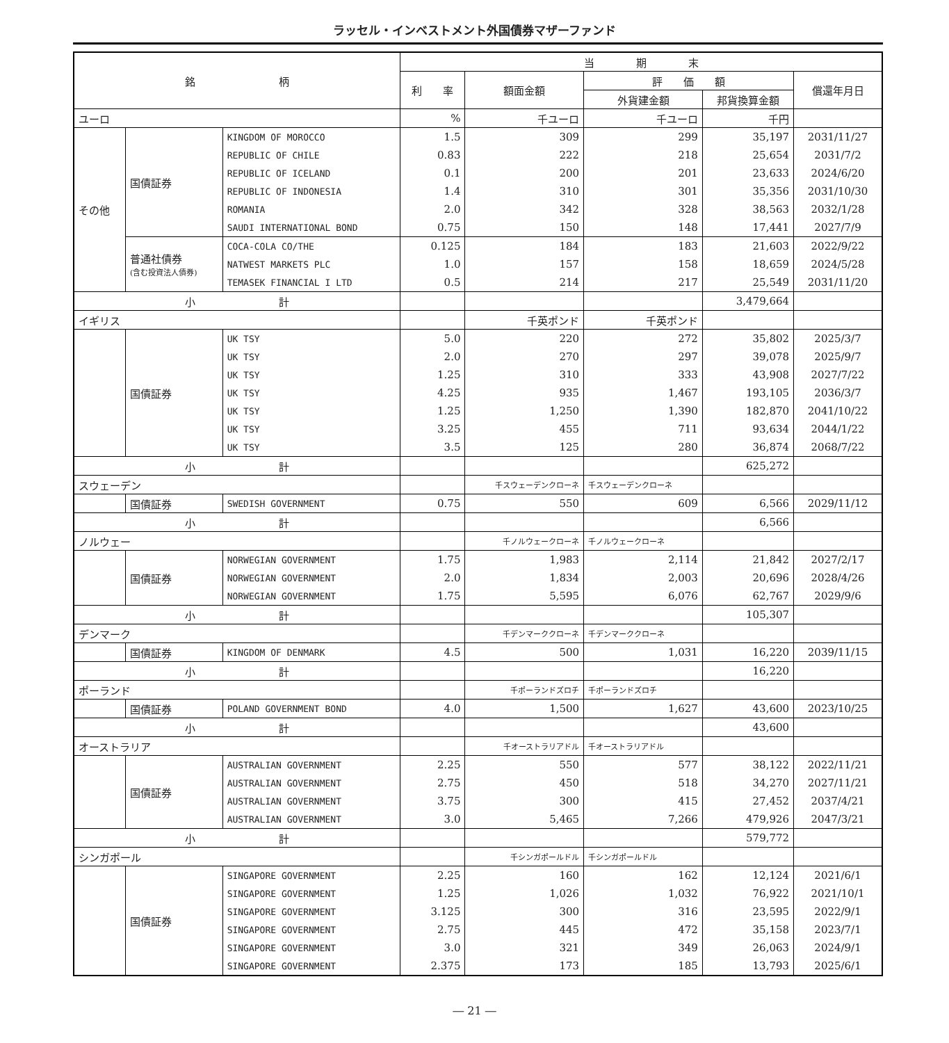ラッセル・インベストメント外国債券マザーファンド
| 銘 柄 | | | 当 期 末 | | | | |
| --- | --- | --- | --- | --- | --- | --- | --- |
| | | | 利 率 | 額面金額 | 評 価 額 | | 償還年月日 |
| | | | | | 外貨建金額 | 邦貨換算金額 | |
| ユーロ | | | % | 千ユーロ | 千ユーロ | 千円 | |
| その他 | 国債証券 | KINGDOM OF MOROCCO | 1.5 | 309 | 299 | 35,197 | 2031/11/27 |
| | | REPUBLIC OF CHILE | 0.83 | 222 | 218 | 25,654 | 2031/7/2 |
| | | REPUBLIC OF ICELAND | 0.1 | 200 | 201 | 23,633 | 2024/6/20 |
| | | REPUBLIC OF INDONESIA | 1.4 | 310 | 301 | 35,356 | 2031/10/30 |
| | | ROMANIA | 2.0 | 342 | 328 | 38,563 | 2032/1/28 |
| | | SAUDI INTERNATIONAL BOND | 0.75 | 150 | 148 | 17,441 | 2027/7/9 |
| | 普通社債券 (含む投資法人債券) | COCA-COLA CO/THE | 0.125 | 184 | 183 | 21,603 | 2022/9/22 |
| | | NATWEST MARKETS PLC | 1.0 | 157 | 158 | 18,659 | 2024/5/28 |
| | | TEMASEK FINANCIAL I LTD | 0.5 | 214 | 217 | 25,549 | 2031/11/20 |
| 小 計 | | | | | | 3,479,664 | |
| イギリス | | | | 千英ポンド | 千英ポンド | | |
| | 国債証券 | UK TSY | 5.0 | 220 | 272 | 35,802 | 2025/3/7 |
| | | UK TSY | 2.0 | 270 | 297 | 39,078 | 2025/9/7 |
| | | UK TSY | 1.25 | 310 | 333 | 43,908 | 2027/7/22 |
| | | UK TSY | 4.25 | 935 | 1,467 | 193,105 | 2036/3/7 |
| | | UK TSY | 1.25 | 1,250 | 1,390 | 182,870 | 2041/10/22 |
| | | UK TSY | 3.25 | 455 | 711 | 93,634 | 2044/1/22 |
| | | UK TSY | 3.5 | 125 | 280 | 36,874 | 2068/7/22 |
| 小 計 | | | | | | 625,272 | |
| スウェーデン | | | | 千スウェーデンクローネ | 千スウェーデンクローネ | | |
| | 国債証券 | SWEDISH GOVERNMENT | 0.75 | 550 | 609 | 6,566 | 2029/11/12 |
| 小 計 | | | | | | 6,566 | |
| ノルウェー | | | | 千ノルウェークローネ | 千ノルウェークローネ | | |
| | 国債証券 | NORWEGIAN GOVERNMENT | 1.75 | 1,983 | 2,114 | 21,842 | 2027/2/17 |
| | | NORWEGIAN GOVERNMENT | 2.0 | 1,834 | 2,003 | 20,696 | 2028/4/26 |
| | | NORWEGIAN GOVERNMENT | 1.75 | 5,595 | 6,076 | 62,767 | 2029/9/6 |
| 小 計 | | | | | | 105,307 | |
| デンマーク | | | | 千デンマーククローネ | 千デンマーククローネ | | |
| | 国債証券 | KINGDOM OF DENMARK | 4.5 | 500 | 1,031 | 16,220 | 2039/11/15 |
| 小 計 | | | | | | 16,220 | |
| ポーランド | | | | 千ポーランドズロチ | 千ポーランドズロチ | | |
| | 国債証券 | POLAND GOVERNMENT BOND | 4.0 | 1,500 | 1,627 | 43,600 | 2023/10/25 |
| 小 計 | | | | | | 43,600 | |
| オーストラリア | | | | 千オーストラリアドル | 千オーストラリアドル | | |
| | 国債証券 | AUSTRALIAN GOVERNMENT | 2.25 | 550 | 577 | 38,122 | 2022/11/21 |
| | | AUSTRALIAN GOVERNMENT | 2.75 | 450 | 518 | 34,270 | 2027/11/21 |
| | | AUSTRALIAN GOVERNMENT | 3.75 | 300 | 415 | 27,452 | 2037/4/21 |
| | | AUSTRALIAN GOVERNMENT | 3.0 | 5,465 | 7,266 | 479,926 | 2047/3/21 |
| 小 計 | | | | | | 579,772 | |
| シンガポール | | | | 千シンガポールドル | 千シンガポールドル | | |
| | 国債証券 | SINGAPORE GOVERNMENT | 2.25 | 160 | 162 | 12,124 | 2021/6/1 |
| | | SINGAPORE GOVERNMENT | 1.25 | 1,026 | 1,032 | 76,922 | 2021/10/1 |
| | | SINGAPORE GOVERNMENT | 3.125 | 300 | 316 | 23,595 | 2022/9/1 |
| | | SINGAPORE GOVERNMENT | 2.75 | 445 | 472 | 35,158 | 2023/7/1 |
| | | SINGAPORE GOVERNMENT | 3.0 | 321 | 349 | 26,063 | 2024/9/1 |
| | | SINGAPORE GOVERNMENT | 2.375 | 173 | 185 | 13,793 | 2025/6/1 |
― 21 ―